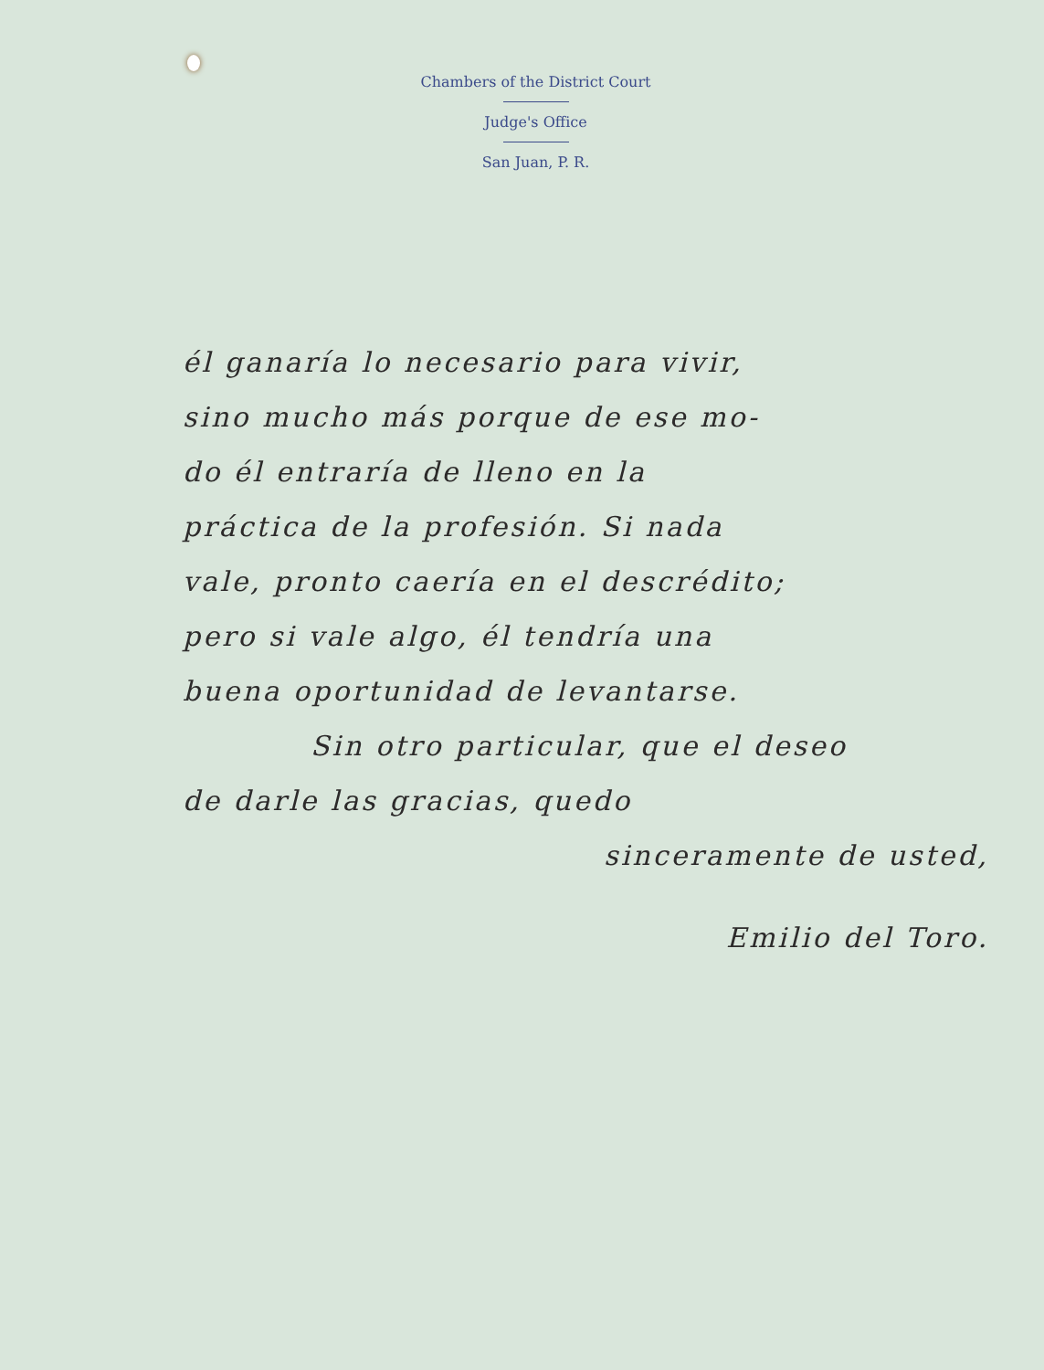Chambers of the District Court
Judge's Office
San Juan, P. R.
él ganaría lo necesario para vivir,
sino mucho más porque de ese mo-
do él entraría de lleno en la
práctica de la profesión. Si nada
vale, pronto caería en el descrédito;
pero si vale algo, él tendría una
buena oportunidad de levantarse.
Sin otro particular, que el deseo
de darle las gracias, quedo
sinceramente de usted,
Emilio del Toro.